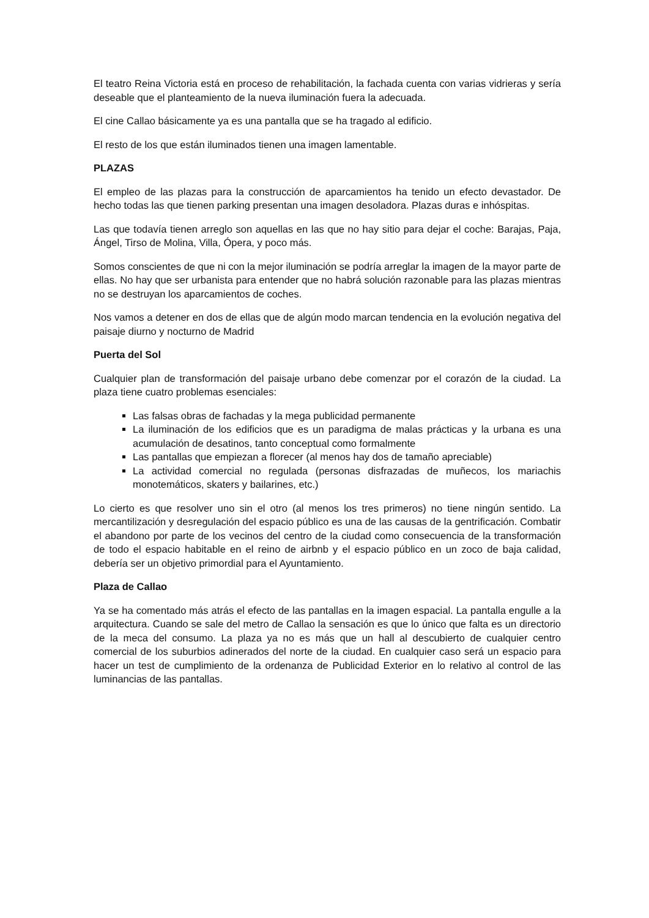El teatro Reina Victoria está en proceso de rehabilitación, la fachada cuenta con varias vidrieras y sería deseable que el planteamiento de la nueva iluminación fuera la adecuada.
El cine Callao básicamente ya es una pantalla que se ha tragado al edificio.
El resto de los que están iluminados tienen una imagen lamentable.
PLAZAS
El empleo de las plazas para la construcción de aparcamientos ha tenido un efecto devastador. De hecho todas las que tienen parking presentan una imagen desoladora. Plazas duras e inhóspitas.
Las que todavía tienen arreglo son aquellas en las que no hay sitio para dejar el coche: Barajas, Paja, Ángel, Tirso de Molina, Villa, Ópera, y poco más.
Somos conscientes de que ni con la mejor iluminación se podría arreglar la imagen de la mayor parte de ellas. No hay que ser urbanista para entender que no habrá solución razonable para las plazas mientras no se destruyan los aparcamientos de coches.
Nos vamos a detener en dos de ellas que de algún modo marcan tendencia en la evolución negativa del paisaje diurno y nocturno de Madrid
Puerta del Sol
Cualquier plan de transformación del paisaje urbano debe comenzar por el corazón de la ciudad. La plaza tiene cuatro problemas esenciales:
Las falsas obras de fachadas y la mega publicidad permanente
La iluminación de los edificios que es un paradigma de malas prácticas y la urbana es una acumulación de desatinos, tanto conceptual como formalmente
Las pantallas que empiezan a florecer (al menos hay dos de tamaño apreciable)
La actividad comercial no regulada (personas disfrazadas de muñecos, los mariachis monotemáticos, skaters y bailarines, etc.)
Lo cierto es que resolver uno sin el otro (al menos los tres primeros) no tiene ningún sentido. La mercantilización y desregulación del espacio público es una de las causas de la gentrificación. Combatir el abandono por parte de los vecinos del centro de la ciudad como consecuencia de la transformación de todo el espacio habitable en el reino de airbnb y el espacio público en un zoco de baja calidad, debería ser un objetivo primordial para el Ayuntamiento.
Plaza de Callao
Ya se ha comentado más atrás el efecto de las pantallas en la imagen espacial. La pantalla engulle a la arquitectura. Cuando se sale del metro de Callao la sensación es que lo único que falta es un directorio de la meca del consumo. La plaza ya no es más que un hall al descubierto de cualquier centro comercial de los suburbios adinerados del norte de la ciudad. En cualquier caso será un espacio para hacer un test de cumplimiento de la ordenanza de Publicidad Exterior en lo relativo al control de las luminancias de las pantallas.